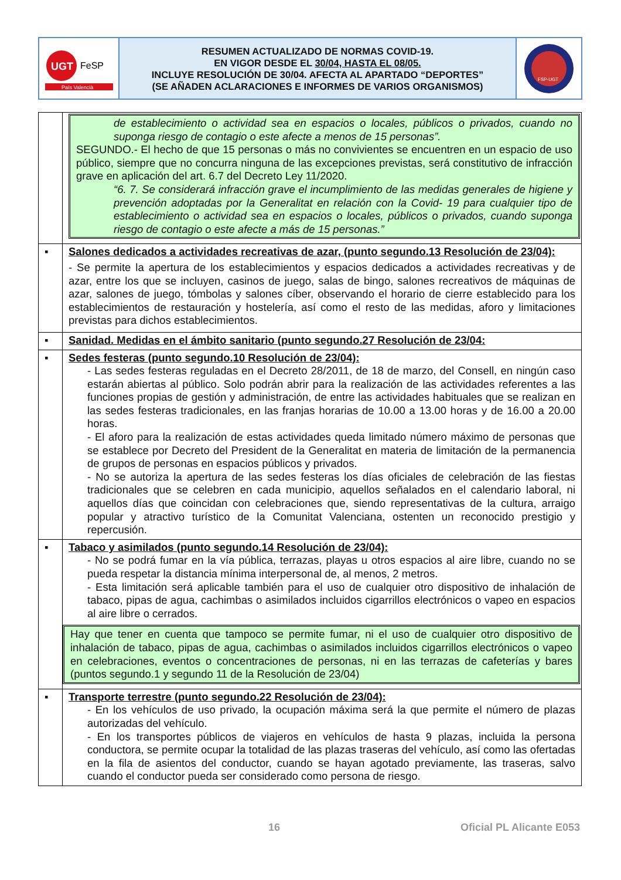UGT
FeSP
País Valencià
RESUMEN ACTUALIZADO DE NORMAS COVID-19.
EN VIGOR DESDE EL 30/04, HASTA EL 08/05.
INCLUYE RESOLUCIÓN DE 30/04. AFECTA AL APARTADO “DEPORTES”
(SE AÑADEN ACLARACIONES E INFORMES DE VARIOS ORGANISMOS)
FSP-UGT
| | de establecimiento o actividad sea en espacios o locales, públicos o privados, cuando no suponga riesgo de contagio o este afecte a menos de 15 personas”. SEGUNDO.- El hecho de que 15 personas o más no convivientes se encuentren en un espacio de uso público, siempre que no concurra ninguna de las excepciones previstas, será constitutivo de infracción grave en aplicación del art. 6.7 del Decreto Ley 11/2020. “6. 7. Se considerará infracción grave el incumplimiento de las medidas generales de higiene y prevención adoptadas por la Generalitat en relación con la Covid- 19 para cualquier tipo de establecimiento o actividad sea en espacios o locales, públicos o privados, cuando suponga riesgo de contagio o este afecte a más de 15 personas.” |
| ▪ | Salones dedicados a actividades recreativas de azar, (punto segundo.13 Resolución de 23/04): - Se permite la apertura de los establecimientos y espacios dedicados a actividades recreativas y de azar, entre los que se incluyen, casinos de juego, salas de bingo, salones recreativos de máquinas de azar, salones de juego, tómbolas y salones cíber, observando el horario de cierre establecido para los establecimientos de restauración y hostelería, así como el resto de las medidas, aforo y limitaciones previstas para dichos establecimientos. |
| ▪ | Sanidad. Medidas en el ámbito sanitario (punto segundo.27 Resolución de 23/04: |
| ▪ | Sedes festeras (punto segundo.10 Resolución de 23/04): - Las sedes festeras reguladas en el Decreto 28/2011, de 18 de marzo, del Consell, en ningún caso estarán abiertas al público. Solo podrán abrir para la realización de las actividades referentes a las funciones propias de gestión y administración, de entre las actividades habituales que se realizan en las sedes festeras tradicionales, en las franjas horarias de 10.00 a 13.00 horas y de 16.00 a 20.00 horas. - El aforo para la realización de estas actividades queda limitado número máximo de personas que se establece por Decreto del President de la Generalitat en materia de limitación de la permanencia de grupos de personas en espacios públicos y privados. - No se autoriza la apertura de las sedes festeras los días oficiales de celebración de las fiestas tradicionales que se celebren en cada municipio, aquellos señalados en el calendario laboral, ni aquellos días que coincidan con celebraciones que, siendo representativas de la cultura, arraigo popular y atractivo turístico de la Comunitat Valenciana, ostenten un reconocido prestigio y repercusión. |
| ▪ | Tabaco y asimilados (punto segundo.14 Resolución de 23/04): - No se podrá fumar en la vía pública, terrazas, playas u otros espacios al aire libre, cuando no se pueda respetar la distancia mínima interpersonal de, al menos, 2 metros. - Esta limitación será aplicable también para el uso de cualquier otro dispositivo de inhalación de tabaco, pipas de agua, cachimbas o asimilados incluidos cigarrillos electrónicos o vapeo en espacios al aire libre o cerrados. Hay que tener en cuenta que tampoco se permite fumar, ni el uso de cualquier otro dispositivo de inhalación de tabaco, pipas de agua, cachimbas o asimilados incluidos cigarrillos electrónicos o vapeo en celebraciones, eventos o concentraciones de personas, ni en las terrazas de cafeterías y bares (puntos segundo.1 y segundo 11 de la Resolución de 23/04) |
| ▪ | Transporte terrestre (punto segundo.22 Resolución de 23/04): - En los vehículos de uso privado, la ocupación máxima será la que permite el número de plazas autorizadas del vehículo. - En los transportes públicos de viajeros en vehículos de hasta 9 plazas, incluida la persona conductora, se permite ocupar la totalidad de las plazas traseras del vehículo, así como las ofertadas en la fila de asientos del conductor, cuando se hayan agotado previamente, las traseras, salvo cuando el conductor pueda ser considerado como persona de riesgo. |
16 Oficial PL Alicante E053